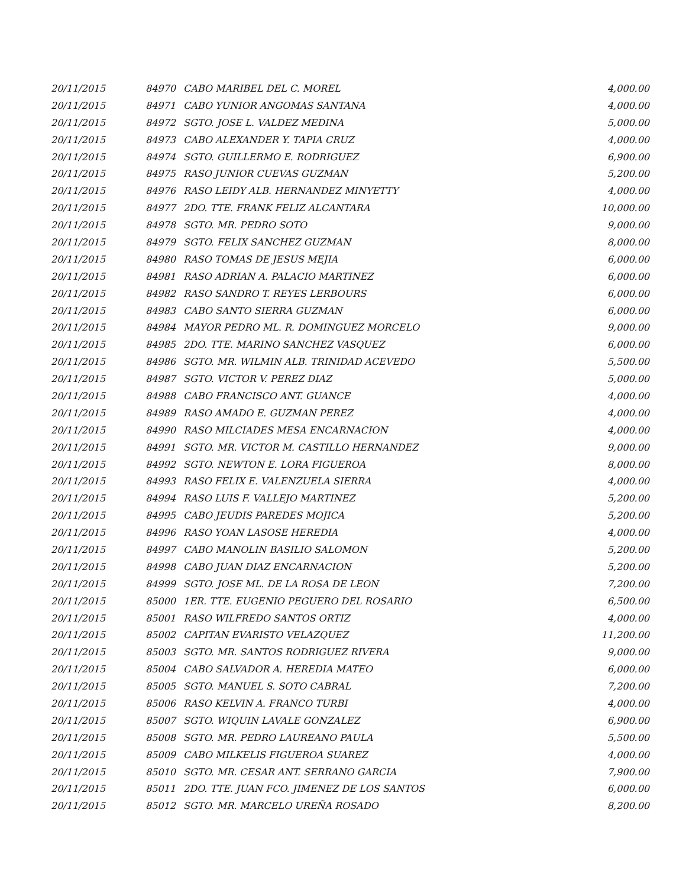| 20/11/2015 | 84970 | CABO MARIBEL DEL C. MOREL | 4,000.00 |
| 20/11/2015 | 84971 | CABO YUNIOR ANGOMAS SANTANA | 4,000.00 |
| 20/11/2015 | 84972 | SGTO. JOSE L. VALDEZ MEDINA | 5,000.00 |
| 20/11/2015 | 84973 | CABO ALEXANDER Y. TAPIA CRUZ | 4,000.00 |
| 20/11/2015 | 84974 | SGTO. GUILLERMO E. RODRIGUEZ | 6,900.00 |
| 20/11/2015 | 84975 | RASO JUNIOR CUEVAS GUZMAN | 5,200.00 |
| 20/11/2015 | 84976 | RASO LEIDY ALB. HERNANDEZ MINYETTY | 4,000.00 |
| 20/11/2015 | 84977 | 2DO. TTE. FRANK FELIZ ALCANTARA | 10,000.00 |
| 20/11/2015 | 84978 | SGTO. MR. PEDRO SOTO | 9,000.00 |
| 20/11/2015 | 84979 | SGTO. FELIX SANCHEZ GUZMAN | 8,000.00 |
| 20/11/2015 | 84980 | RASO TOMAS DE JESUS MEJIA | 6,000.00 |
| 20/11/2015 | 84981 | RASO ADRIAN A. PALACIO MARTINEZ | 6,000.00 |
| 20/11/2015 | 84982 | RASO SANDRO T. REYES LERBOURS | 6,000.00 |
| 20/11/2015 | 84983 | CABO SANTO SIERRA GUZMAN | 6,000.00 |
| 20/11/2015 | 84984 | MAYOR PEDRO ML. R. DOMINGUEZ MORCELO | 9,000.00 |
| 20/11/2015 | 84985 | 2DO. TTE. MARINO SANCHEZ VASQUEZ | 6,000.00 |
| 20/11/2015 | 84986 | SGTO. MR. WILMIN ALB. TRINIDAD ACEVEDO | 5,500.00 |
| 20/11/2015 | 84987 | SGTO. VICTOR V. PEREZ DIAZ | 5,000.00 |
| 20/11/2015 | 84988 | CABO FRANCISCO ANT. GUANCE | 4,000.00 |
| 20/11/2015 | 84989 | RASO AMADO E. GUZMAN PEREZ | 4,000.00 |
| 20/11/2015 | 84990 | RASO MILCIADES MESA ENCARNACION | 4,000.00 |
| 20/11/2015 | 84991 | SGTO. MR. VICTOR M. CASTILLO HERNANDEZ | 9,000.00 |
| 20/11/2015 | 84992 | SGTO. NEWTON E. LORA FIGUEROA | 8,000.00 |
| 20/11/2015 | 84993 | RASO FELIX E. VALENZUELA SIERRA | 4,000.00 |
| 20/11/2015 | 84994 | RASO LUIS F. VALLEJO MARTINEZ | 5,200.00 |
| 20/11/2015 | 84995 | CABO JEUDIS PAREDES MOJICA | 5,200.00 |
| 20/11/2015 | 84996 | RASO YOAN LASOSE HEREDIA | 4,000.00 |
| 20/11/2015 | 84997 | CABO MANOLIN BASILIO SALOMON | 5,200.00 |
| 20/11/2015 | 84998 | CABO JUAN DIAZ ENCARNACION | 5,200.00 |
| 20/11/2015 | 84999 | SGTO. JOSE ML. DE LA ROSA DE LEON | 7,200.00 |
| 20/11/2015 | 85000 | 1ER. TTE. EUGENIO PEGUERO DEL ROSARIO | 6,500.00 |
| 20/11/2015 | 85001 | RASO WILFREDO SANTOS ORTIZ | 4,000.00 |
| 20/11/2015 | 85002 | CAPITAN EVARISTO VELAZQUEZ | 11,200.00 |
| 20/11/2015 | 85003 | SGTO. MR. SANTOS RODRIGUEZ RIVERA | 9,000.00 |
| 20/11/2015 | 85004 | CABO SALVADOR A. HEREDIA MATEO | 6,000.00 |
| 20/11/2015 | 85005 | SGTO. MANUEL S. SOTO CABRAL | 7,200.00 |
| 20/11/2015 | 85006 | RASO KELVIN A. FRANCO TURBI | 4,000.00 |
| 20/11/2015 | 85007 | SGTO. WIQUIN LAVALE GONZALEZ | 6,900.00 |
| 20/11/2015 | 85008 | SGTO. MR. PEDRO LAUREANO PAULA | 5,500.00 |
| 20/11/2015 | 85009 | CABO MILKELIS FIGUEROA SUAREZ | 4,000.00 |
| 20/11/2015 | 85010 | SGTO. MR. CESAR ANT. SERRANO GARCIA | 7,900.00 |
| 20/11/2015 | 85011 | 2DO. TTE. JUAN FCO. JIMENEZ DE LOS SANTOS | 6,000.00 |
| 20/11/2015 | 85012 | SGTO. MR. MARCELO UREÑA ROSADO | 8,200.00 |